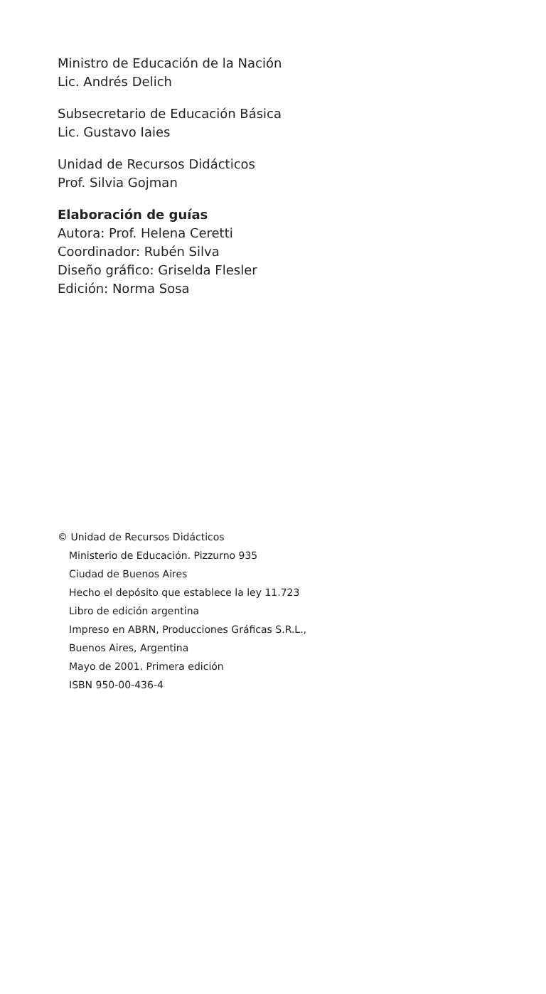Ministro de Educación de la Nación
Lic. Andrés Delich
Subsecretario de Educación Básica
Lic. Gustavo Iaies
Unidad de Recursos Didácticos
Prof. Silvia Gojman
Elaboración de guías
Autora: Prof. Helena Ceretti
Coordinador: Rubén Silva
Diseño gráfico: Griselda Flesler
Edición: Norma Sosa
© Unidad de Recursos Didácticos
Ministerio de Educación. Pizzurno 935
Ciudad de Buenos Aires
Hecho el depósito que establece la ley 11.723
Libro de edición argentina
Impreso en ABRN, Producciones Gráficas S.R.L.,
Buenos Aires, Argentina
Mayo de 2001. Primera edición
ISBN 950-00-436-4